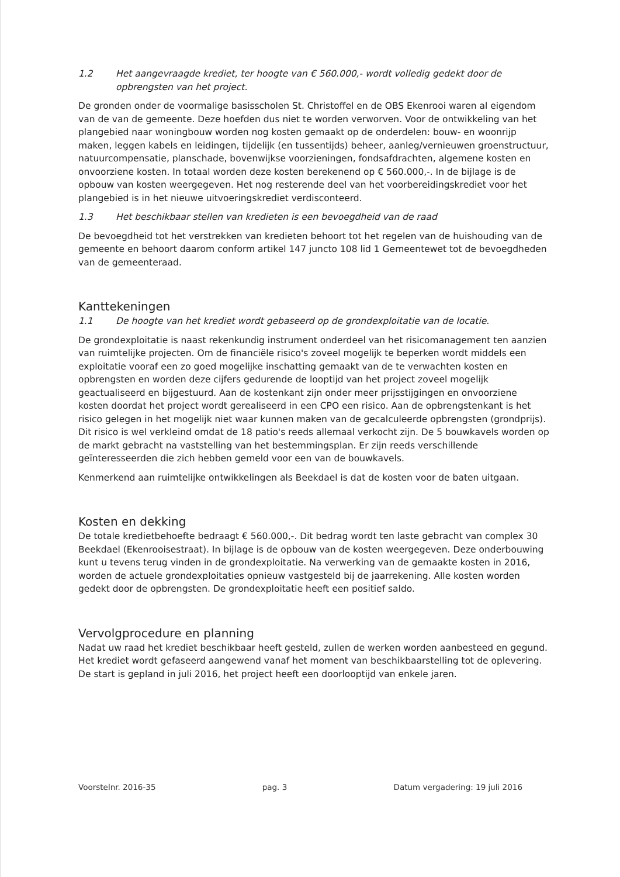1.2 Het aangevraagde krediet, ter hoogte van € 560.000,- wordt volledig gedekt door de opbrengsten van het project.
De gronden onder de voormalige basisscholen St. Christoffel en de OBS Ekenrooi waren al eigendom van de van de gemeente. Deze hoefden dus niet te worden verworven. Voor de ontwikkeling van het plangebied naar woningbouw worden nog kosten gemaakt op de onderdelen: bouw- en woonrijp maken, leggen kabels en leidingen, tijdelijk (en tussentijds) beheer, aanleg/vernieuwen groenstructuur, natuurcompensatie, planschade, bovenwijkse voorzieningen, fondsafdrachten, algemene kosten en onvoorziene kosten. In totaal worden deze kosten berekenend op € 560.000,-. In de bijlage is de opbouw van kosten weergegeven. Het nog resterende deel van het voorbereidingskrediet voor het plangebied is in het nieuwe uitvoeringskrediet verdisconteerd.
1.3 Het beschikbaar stellen van kredieten is een bevoegdheid van de raad
De bevoegdheid tot het verstrekken van kredieten behoort tot het regelen van de huishouding van de gemeente en behoort daarom conform artikel 147 juncto 108 lid 1 Gemeentewet tot de bevoegdheden van de gemeenteraad.
Kanttekeningen
1.1 De hoogte van het krediet wordt gebaseerd op de grondexploitatie van de locatie.
De grondexploitatie is naast rekenkundig instrument onderdeel van het risicomanagement ten aanzien van ruimtelijke projecten. Om de financiële risico's zoveel mogelijk te beperken wordt middels een exploitatie vooraf een zo goed mogelijke inschatting gemaakt van de te verwachten kosten en opbrengsten en worden deze cijfers gedurende de looptijd van het project zoveel mogelijk geactualiseerd en bijgestuurd. Aan de kostenkant zijn onder meer prijsstijgingen en onvoorziene kosten doordat het project wordt gerealiseerd in een CPO een risico. Aan de opbrengstenkant is het risico gelegen in het mogelijk niet waar kunnen maken van de gecalculeerde opbrengsten (grondprijs). Dit risico is wel verkleind omdat de 18 patio's reeds allemaal verkocht zijn. De 5 bouwkavels worden op de markt gebracht na vaststelling van het bestemmingsplan. Er zijn reeds verschillende geïnteresseerden die zich hebben gemeld voor een van de bouwkavels.
Kenmerkend aan ruimtelijke ontwikkelingen als Beekdael is dat de kosten voor de baten uitgaan.
Kosten en dekking
De totale kredietbehoefte bedraagt € 560.000,-. Dit bedrag wordt ten laste gebracht van complex 30 Beekdael (Ekenrooisestraat). In bijlage is de opbouw van de kosten weergegeven. Deze onderbouwing kunt u tevens terug vinden in de grondexploitatie. Na verwerking van de gemaakte kosten in 2016, worden de actuele grondexploitaties opnieuw vastgesteld bij de jaarrekening. Alle kosten worden gedekt door de opbrengsten. De grondexploitatie heeft een positief saldo.
Vervolgprocedure en planning
Nadat uw raad het krediet beschikbaar heeft gesteld, zullen de werken worden aanbesteed en gegund. Het krediet wordt gefaseerd aangewend vanaf het moment van beschikbaarstelling tot de oplevering. De start is gepland in juli 2016, het project heeft een doorlooptijd van enkele jaren.
Voorstelnr. 2016-35 pag. 3 Datum vergadering: 19 juli 2016